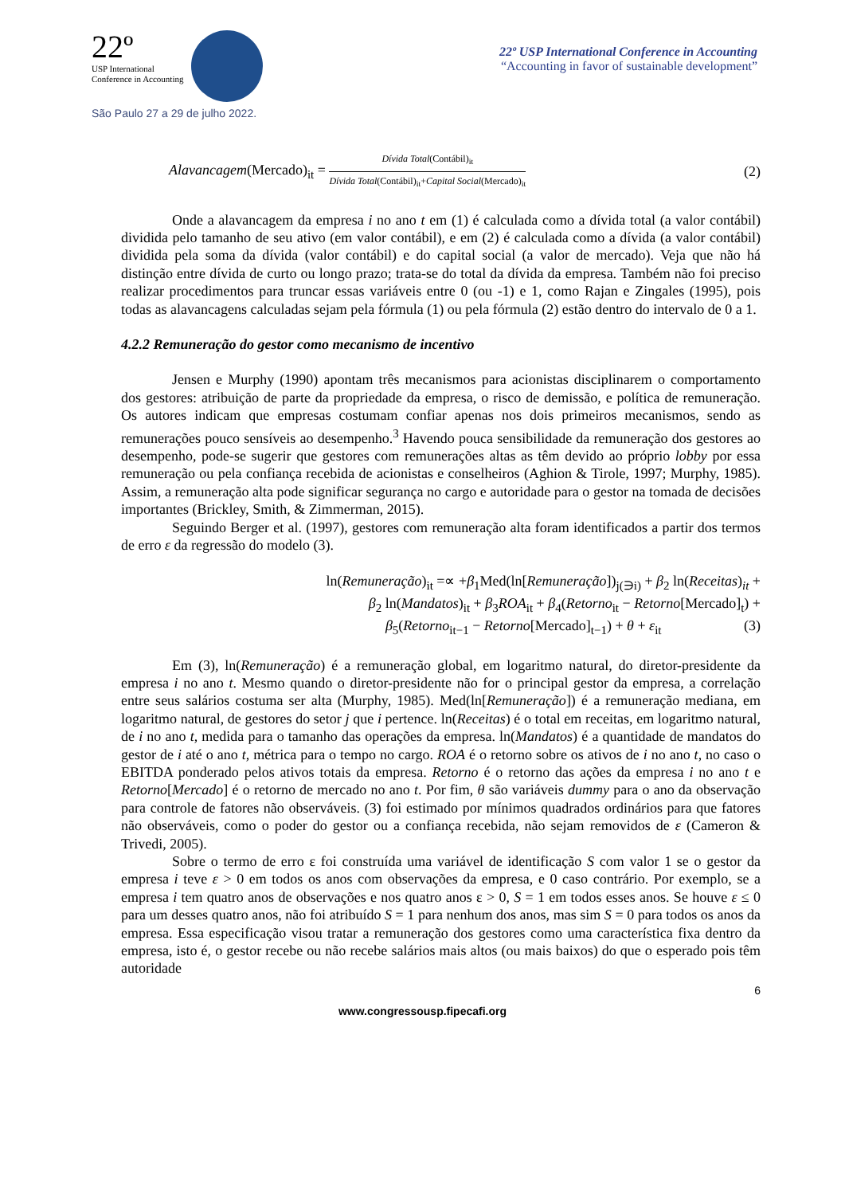22º
USP International
Conference in Accounting
São Paulo 27 a 29 de julho 2022.
22º USP International Conference in Accounting
“Accounting in favor of sustainable development”
Alavancagem(Mercado)<sub>it</sub> = Dívida Total(Contábil)<sub>it</sub> Dívida Total(Contábil)<sub>it</sub>+Capital Social(Mercado)<sub>it</sub>
(2)
Onde a alavancagem da empresa i no ano t em (1) é calculada como a dívida total (a valor contábil) dividida pelo tamanho de seu ativo (em valor contábil), e em (2) é calculada como a dívida (a valor contábil) dividida pela soma da dívida (valor contábil) e do capital social (a valor de mercado). Veja que não há distinção entre dívida de curto ou longo prazo; trata-se do total da dívida da empresa. Também não foi preciso realizar procedimentos para truncar essas variáveis entre 0 (ou -1) e 1, como Rajan e Zingales (1995), pois todas as alavancagens calculadas sejam pela fórmula (1) ou pela fórmula (2) estão dentro do intervalo de 0 a 1.
4.2.2 Remuneração do gestor como mecanismo de incentivo
Jensen e Murphy (1990) apontam três mecanismos para acionistas disciplinarem o comportamento dos gestores: atribuição de parte da propriedade da empresa, o risco de demissão, e política de remuneração. Os autores indicam que empresas costumam confiar apenas nos dois primeiros mecanismos, sendo as remunerações pouco sensíveis ao desempenho.<sup>3</sup> Havendo pouca sensibilidade da remuneração dos gestores ao desempenho, pode-se sugerir que gestores com remunerações altas as têm devido ao próprio lobby por essa remuneração ou pela confiança recebida de acionistas e conselheiros (Aghion & Tirole, 1997; Murphy, 1985). Assim, a remuneração alta pode significar segurança no cargo e autoridade para o gestor na tomada de decisões importantes (Brickley, Smith, & Zimmerman, 2015).
Seguindo Berger et al. (1997), gestores com remuneração alta foram identificados a partir dos termos de erro ε da regressão do modelo (3).
ln(Remuneração)<sub>it</sub> =∝ +β<sub>1</sub>Med(ln[Remuneração])<sub>j(∋i)</sub> + β<sub>2</sub> ln(Receitas)<sub>it</sub> +
β<sub>2</sub> ln(Mandatos)<sub>it</sub> + β<sub>3</sub>ROA<sub>it</sub> + β<sub>4</sub>(Retorno<sub>it</sub> − Retorno[Mercado]<sub>t</sub>) +
β<sub>5</sub>(Retorno<sub>it−1</sub> − Retorno[Mercado]<sub>t−1</sub>) + θ + ε<sub>it</sub> (3)
Em (3), ln(Remuneração) é a remuneração global, em logaritmo natural, do diretor-presidente da empresa i no ano t. Mesmo quando o diretor-presidente não for o principal gestor da empresa, a correlação entre seus salários costuma ser alta (Murphy, 1985). Med(ln[Remuneração]) é a remuneração mediana, em logaritmo natural, de gestores do setor j que i pertence. ln(Receitas) é o total em receitas, em logaritmo natural, de i no ano t, medida para o tamanho das operações da empresa. ln(Mandatos) é a quantidade de mandatos do gestor de i até o ano t, métrica para o tempo no cargo. ROA é o retorno sobre os ativos de i no ano t, no caso o EBITDA ponderado pelos ativos totais da empresa. Retorno é o retorno das ações da empresa i no ano t e Retorno[Mercado] é o retorno de mercado no ano t. Por fim, θ são variáveis dummy para o ano da observação para controle de fatores não observáveis. (3) foi estimado por mínimos quadrados ordinários para que fatores não observáveis, como o poder do gestor ou a confiança recebida, não sejam removidos de ε (Cameron & Trivedi, 2005).
Sobre o termo de erro ε foi construída uma variável de identificação S com valor 1 se o gestor da empresa i teve ε > 0 em todos os anos com observações da empresa, e 0 caso contrário. Por exemplo, se a empresa i tem quatro anos de observações e nos quatro anos ε > 0, S = 1 em todos esses anos. Se houve ε ≤ 0 para um desses quatro anos, não foi atribuído S = 1 para nenhum dos anos, mas sim S = 0 para todos os anos da empresa. Essa especificação visou tratar a remuneração dos gestores como uma característica fixa dentro da empresa, isto é, o gestor recebe ou não recebe salários mais altos (ou mais baixos) do que o esperado pois têm autoridade
6
www.congressousp.fipecafi.org